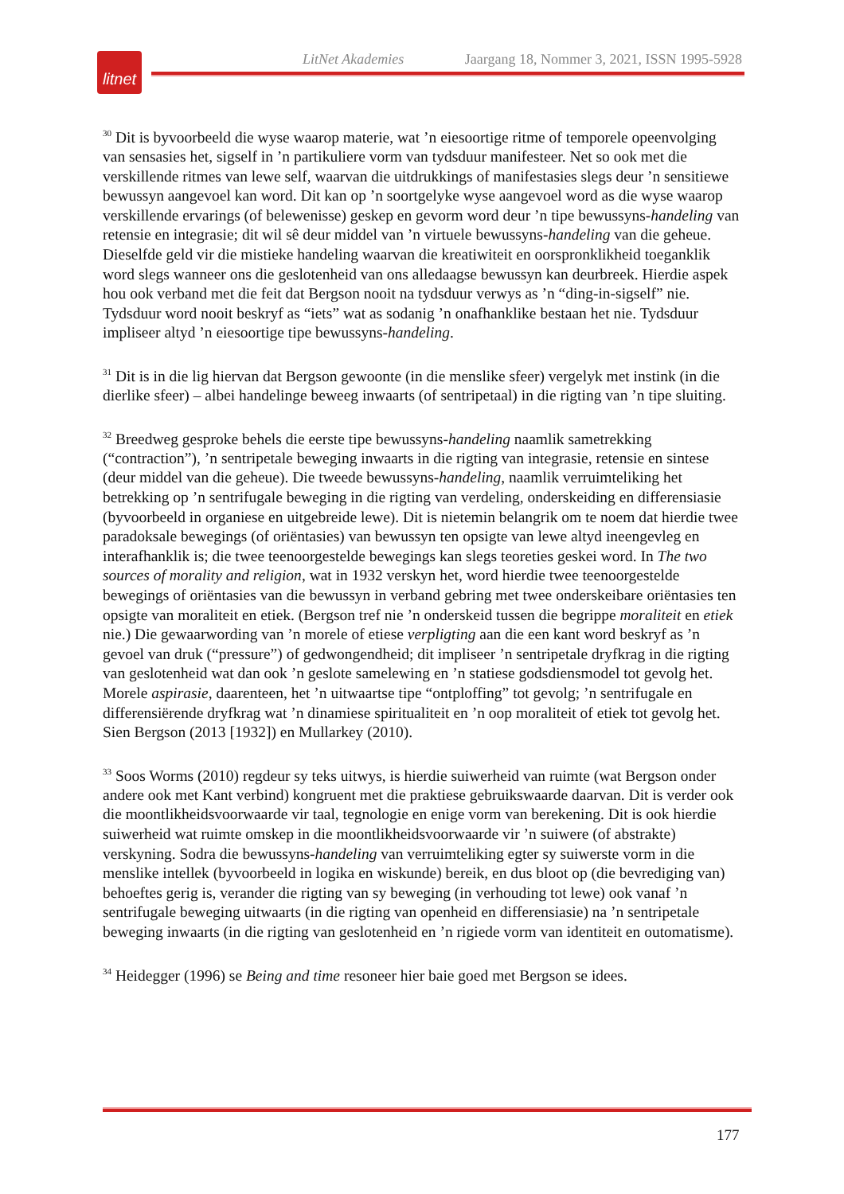litnet
LitNet Akademies Jaargang 18, Nommer 3, 2021, ISSN 1995-5928
<sup>30</sup> Dit is byvoorbeeld die wyse waarop materie, wat ’n eiesoortige ritme of temporele opeenvolging van sensasies het, sigself in ’n partikuliere vorm van tydsduur manifesteer. Net so ook met die verskillende ritmes van lewe self, waarvan die uitdrukkings of manifestasies slegs deur ’n sensitiewe bewussyn aangevoel kan word. Dit kan op ’n soortgelyke wyse aangevoel word as die wyse waarop verskillende ervarings (of belewenisse) geskep en gevorm word deur ’n tipe bewussyns-handeling van retensie en integrasie; dit wil sê deur middel van ’n virtuele bewussyns-handeling van die geheue. Dieselfde geld vir die mistieke handeling waarvan die kreatiwiteit en oorspronklikheid toeganklik word slegs wanneer ons die geslotenheid van ons alledaagse bewussyn kan deurbreek. Hierdie aspek hou ook verband met die feit dat Bergson nooit na tydsduur verwys as ’n “ding-in-sigself” nie. Tydsduur word nooit beskryf as “iets” wat as sodanig ’n onafhanklike bestaan het nie. Tydsduur impliseer altyd ’n eiesoortige tipe bewussyns-handeling.
<sup>31</sup> Dit is in die lig hiervan dat Bergson gewoonte (in die menslike sfeer) vergelyk met instink (in die dierlike sfeer) – albei handelinge beweeg inwaarts (of sentripetaal) in die rigting van ’n tipe sluiting.
<sup>32</sup> Breedweg gesproke behels die eerste tipe bewussyns-handeling naamlik sametrekking (“contraction”), ’n sentripetale beweging inwaarts in die rigting van integrasie, retensie en sintese (deur middel van die geheue). Die tweede bewussyns-handeling, naamlik verruimteliking het betrekking op ’n sentrifugale beweging in die rigting van verdeling, onderskeiding en differensiasie (byvoorbeeld in organiese en uitgebreide lewe). Dit is nietemin belangrik om te noem dat hierdie twee paradoksale bewegings (of oriëntasies) van bewussyn ten opsigte van lewe altyd ineengevleg en interafhanklik is; die twee teenoorgestelde bewegings kan slegs teoreties geskei word. In The two sources of morality and religion, wat in 1932 verskyn het, word hierdie twee teenoorgestelde bewegings of oriëntasies van die bewussyn in verband gebring met twee onderskeibare oriëntasies ten opsigte van moraliteit en etiek. (Bergson tref nie ’n onderskeid tussen die begrippe moraliteit en etiek nie.) Die gewaarwording van ’n morele of etiese verpligting aan die een kant word beskryf as ’n gevoel van druk (“pressure”) of gedwongendheid; dit impliseer ’n sentripetale dryfkrag in die rigting van geslotenheid wat dan ook ’n geslote samelewing en ’n statiese godsdiensmodel tot gevolg het. Morele aspirasie, daarenteen, het ’n uitwaartse tipe “ontploffing” tot gevolg; ’n sentrifugale en differensiërende dryfkrag wat ’n dinamiese spiritualiteit en ’n oop moraliteit of etiek tot gevolg het. Sien Bergson (2013 [1932]) en Mullarkey (2010).
<sup>33</sup> Soos Worms (2010) regdeur sy teks uitwys, is hierdie suiwerheid van ruimte (wat Bergson onder andere ook met Kant verbind) kongruent met die praktiese gebruikswaarde daarvan. Dit is verder ook die moontlikheidsvoorwaarde vir taal, tegnologie en enige vorm van berekening. Dit is ook hierdie suiwerheid wat ruimte omskep in die moontlikheidsvoorwaarde vir ’n suiwere (of abstrakte) verskyning. Sodra die bewussyns-handeling van verruimteliking egter sy suiwerste vorm in die menslike intellek (byvoorbeeld in logika en wiskunde) bereik, en dus bloot op (die bevrediging van) behoeftes gerig is, verander die rigting van sy beweging (in verhouding tot lewe) ook vanaf ’n sentrifugale beweging uitwaarts (in die rigting van openheid en differensiasie) na ’n sentripetale beweging inwaarts (in die rigting van geslotenheid en ’n rigiede vorm van identiteit en outomatisme).
<sup>34</sup> Heidegger (1996) se Being and time resoneer hier baie goed met Bergson se idees.
177